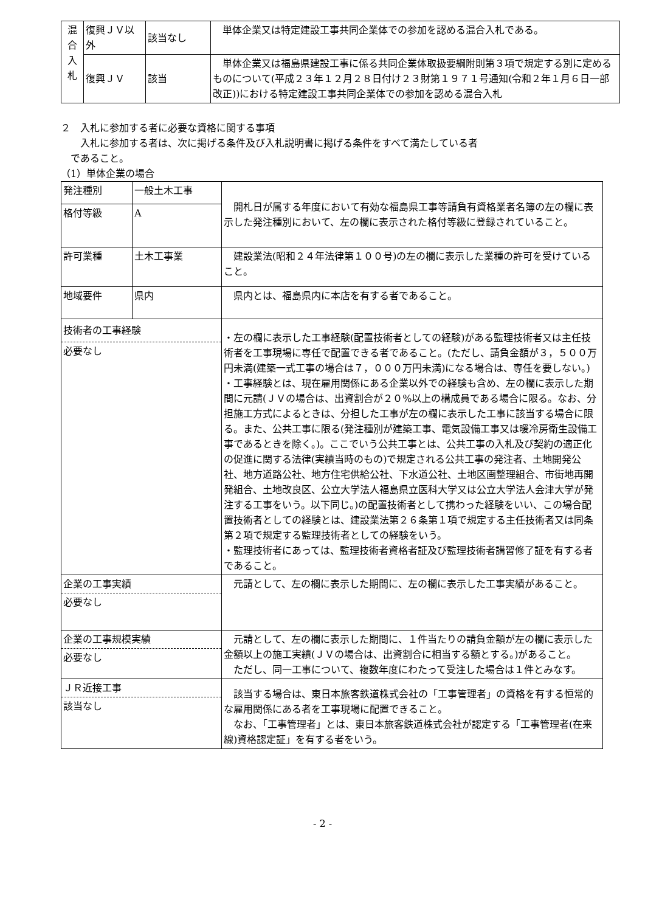| 混 合 入 札 | 復興ＪＶ以外 | 該当なし | 単体企業又は特定建設工事共同企業体での参加を認める混合入札である。 |
| | 復興ＪＶ | 該当 | 単体企業又は福島県建設工事に係る共同企業体取扱要綱附則第３項で規定する別に定めるものについて(平成２３年１２月２８日付け２３財第１９７１号通知(令和２年１月６日一部改正))における特定建設工事共同企業体での参加を認める混合入札 |
２　入札に参加する者に必要な資格に関する事項
　　入札に参加する者は、次に掲げる条件及び入札説明書に掲げる条件をすべて満たしている者
　であること。
（1）単体企業の場合
| 発注種別 | 一般土木工事 | 開札日が属する年度において有効な福島県工事等請負有資格業者名簿の左の欄に表示した発注種別において、左の欄に表示された格付等級に登録されていること。 | |
| 格付等級 | A | | |
| 許可業種 | 土木工事業 | 建設業法(昭和２４年法律第１００号)の左の欄に表示した業種の許可を受けていること。 | |
| 地域要件 | 県内 | 県内とは、福島県内に本店を有する者であること。 | |
| 技術者の工事経験 必要なし | | ・左の欄に表示した工事経験(配置技術者としての経験)がある監理技術者又は主任技術者を工事現場に専任で配置できる者であること。(ただし、請負金額が３，５００万円未満(建築一式工事の場合は７，０００万円未満)になる場合は、専任を要しない。) ・工事経験とは、現在雇用関係にある企業以外での経験も含め、左の欄に表示した期間に元請(ＪＶの場合は、出資割合が２０%以上の構成員である場合に限る。なお、分担施工方式によるときは、分担した工事が左の欄に表示した工事に該当する場合に限る。また、公共工事に限る(発注種別が建築工事、電気設備工事又は暖冷房衛生設備工事であるときを除く。)。ここでいう公共工事とは、公共工事の入札及び契約の適正化の促進に関する法律(実績当時のもの)で規定される公共工事の発注者、土地開発公社、地方道路公社、地方住宅供給公社、下水道公社、土地区画整理組合、市街地再開発組合、土地改良区、公立大学法人福島県立医科大学又は公立大学法人会津大学が発注する工事をいう。以下同じ。)の配置技術者として携わった経験をいい、この場合配置技術者としての経験とは、建設業法第２６条第１項で規定する主任技術者又は同条第２項で規定する監理技術者としての経験をいう。 ・監理技術者にあっては、監理技術者資格者証及び監理技術者講習修了証を有する者であること。 | |
| 企業の工事実績 必要なし | | 元請として、左の欄に表示した期間に、左の欄に表示した工事実績があること。 | |
| 企業の工事規模実績 必要なし | | 元請として、左の欄に表示した期間に、１件当たりの請負金額が左の欄に表示した金額以上の施工実績(ＪＶの場合は、出資割合に相当する額とする。)があること。 ただし、同一工事について、複数年度にわたって受注した場合は１件とみなす。 | |
| ＪＲ近接工事 該当なし | | 該当する場合は、東日本旅客鉄道株式会社の「工事管理者」の資格を有する恒常的な雇用関係にある者を工事現場に配置できること。 なお、「工事管理者」とは、東日本旅客鉄道株式会社が認定する「工事管理者(在来線)資格認定証」を有する者をいう。 | |
- 2 -